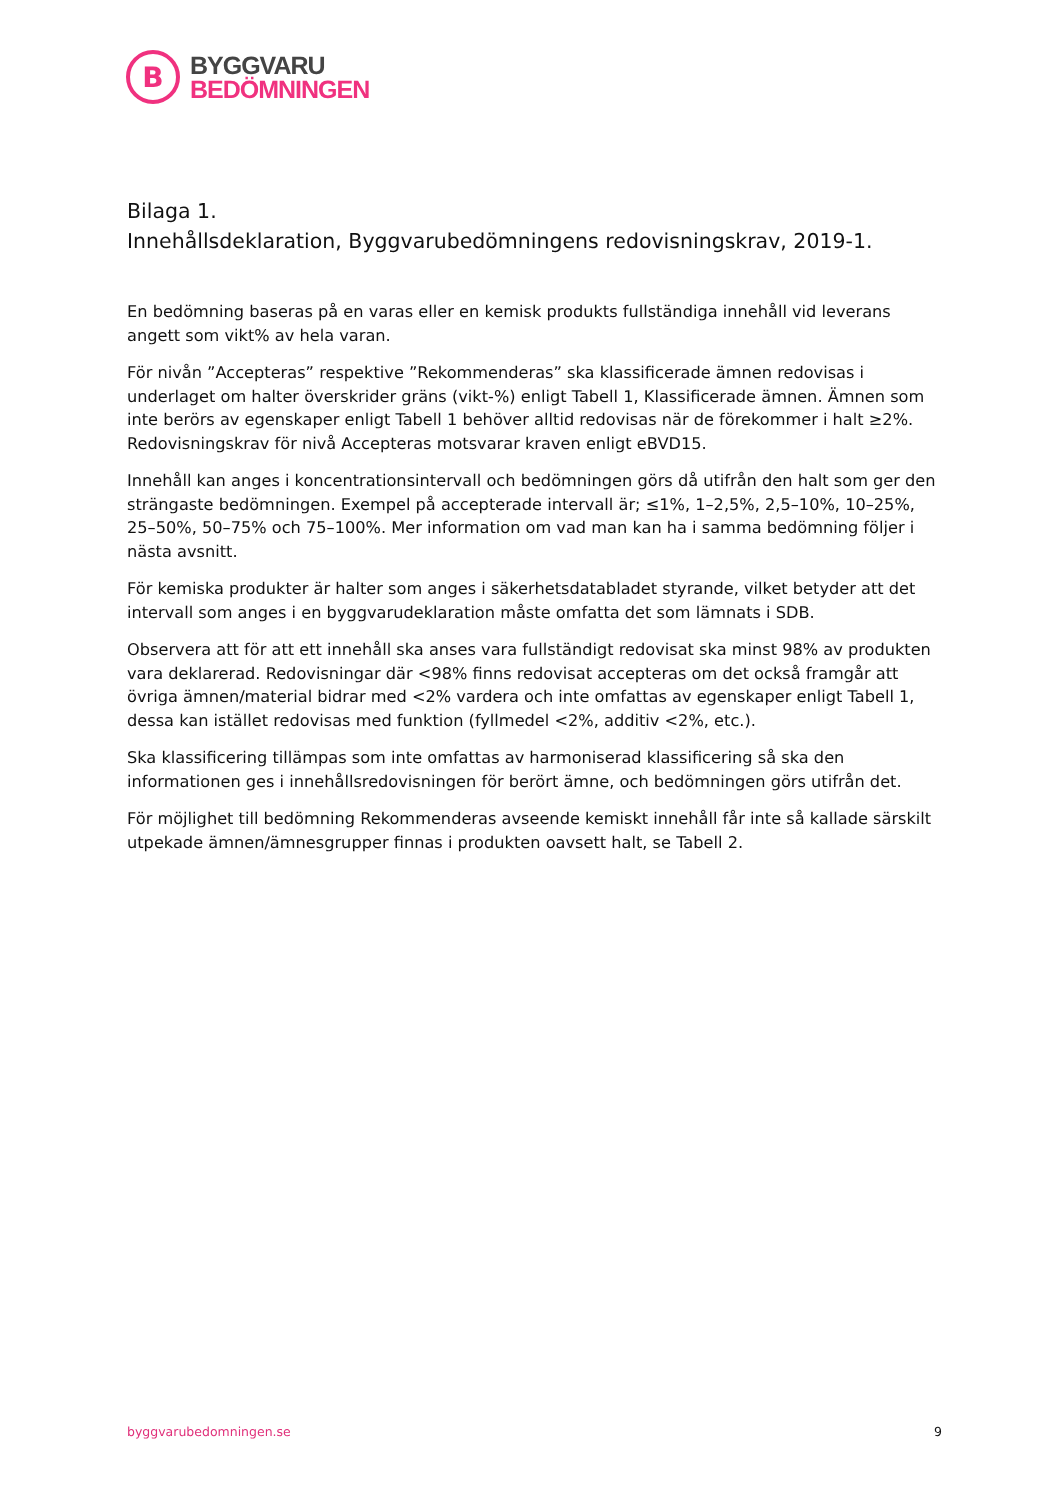B
BYGGVARU
BEDÖMNINGEN
Bilaga 1.
Innehållsdeklaration, Byggvarubedömningens redovisningskrav, 2019-1.
En bedömning baseras på en varas eller en kemisk produkts fullständiga innehåll vid leverans angett som vikt% av hela varan.
För nivån ”Accepteras” respektive ”Rekommenderas” ska klassificerade ämnen redovisas i underlaget om halter överskrider gräns (vikt-%) enligt Tabell 1, Klassificerade ämnen. Ämnen som inte berörs av egenskaper enligt Tabell 1 behöver alltid redovisas när de förekommer i halt ≥2%. Redovisningskrav för nivå Accepteras motsvarar kraven enligt eBVD15.
Innehåll kan anges i koncentrationsintervall och bedömningen görs då utifrån den halt som ger den strängaste bedömningen. Exempel på accepterade intervall är; ≤1%, 1–2,5%, 2,5–10%, 10–25%, 25–50%, 50–75% och 75–100%. Mer information om vad man kan ha i samma bedömning följer i nästa avsnitt.
För kemiska produkter är halter som anges i säkerhetsdatabladet styrande, vilket betyder att det intervall som anges i en byggvarudeklaration måste omfatta det som lämnats i SDB.
Observera att för att ett innehåll ska anses vara fullständigt redovisat ska minst 98% av produkten vara deklarerad. Redovisningar där <98% finns redovisat accepteras om det också framgår att övriga ämnen/material bidrar med <2% vardera och inte omfattas av egenskaper enligt Tabell 1, dessa kan istället redovisas med funktion (fyllmedel <2%, additiv <2%, etc.).
Ska klassificering tillämpas som inte omfattas av harmoniserad klassificering så ska den informationen ges i innehållsredovisningen för berört ämne, och bedömningen görs utifrån det.
För möjlighet till bedömning Rekommenderas avseende kemiskt innehåll får inte så kallade särskilt utpekade ämnen/ämnesgrupper finnas i produkten oavsett halt, se Tabell 2.
byggvarubedomningen.se 9